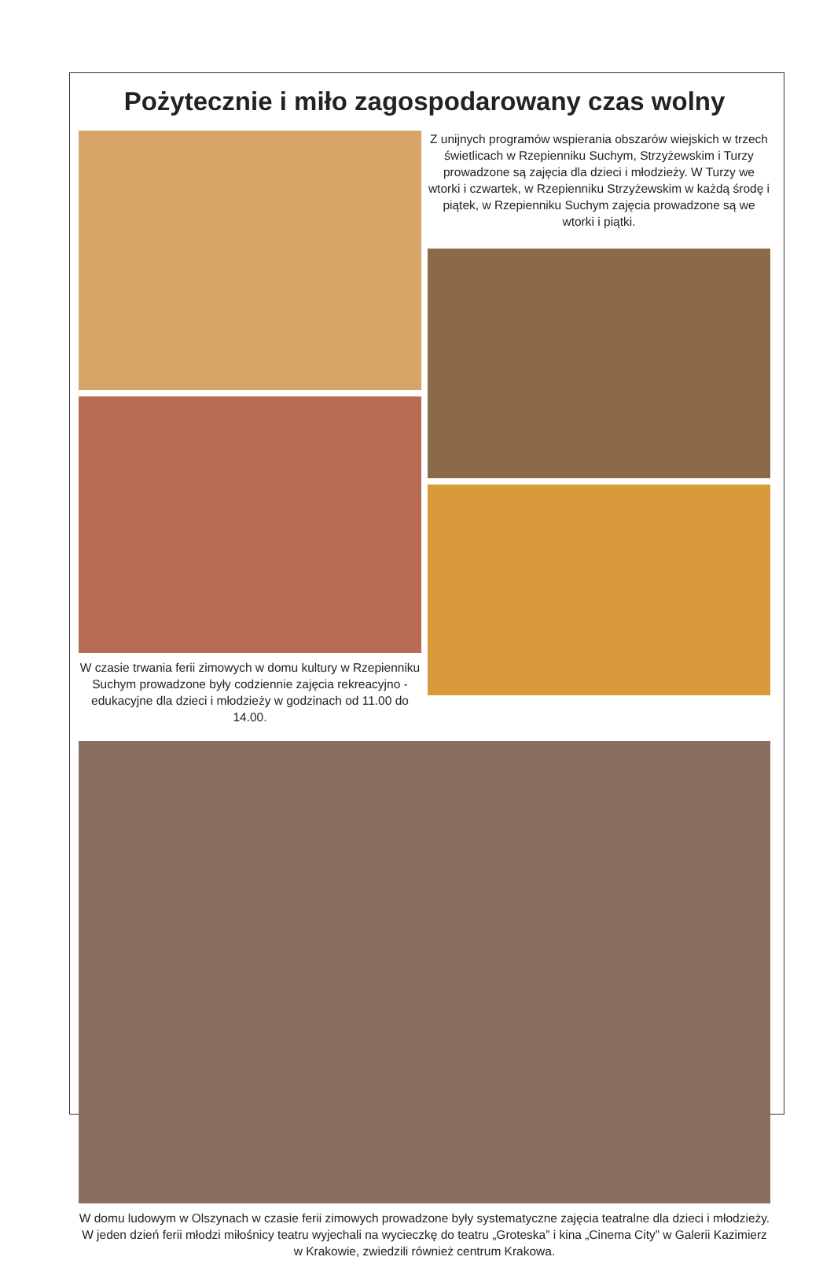Pożytecznie i miło zagospodarowany czas wolny
W czasie trwania ferii zimowych w domu kultury w Rzepienniku Suchym prowadzone były codziennie zajęcia rekreacyjno - edukacyjne dla dzieci i młodzieży w godzinach od 11.00 do 14.00.
Z unijnych programów wspierania obszarów wiejskich w trzech świetlicach w Rzepienniku Suchym, Strzyżewskim i Turzy prowadzone są zajęcia dla dzieci i młodzieży. W Turzy we wtorki i czwartek, w Rzepienniku Strzyżewskim w każdą środę i piątek, w Rzepienniku Suchym zajęcia prowadzone są we wtorki i piątki.
W domu ludowym w Olszynach w czasie ferii zimowych prowadzone były systematyczne zajęcia teatralne dla dzieci i młodzieży. W jeden dzień ferii młodzi miłośnicy teatru wyjechali na wycieczkę do teatru „Groteska” i kina „Cinema City” w Galerii Kazimierz w Krakowie, zwiedzili również centrum Krakowa.